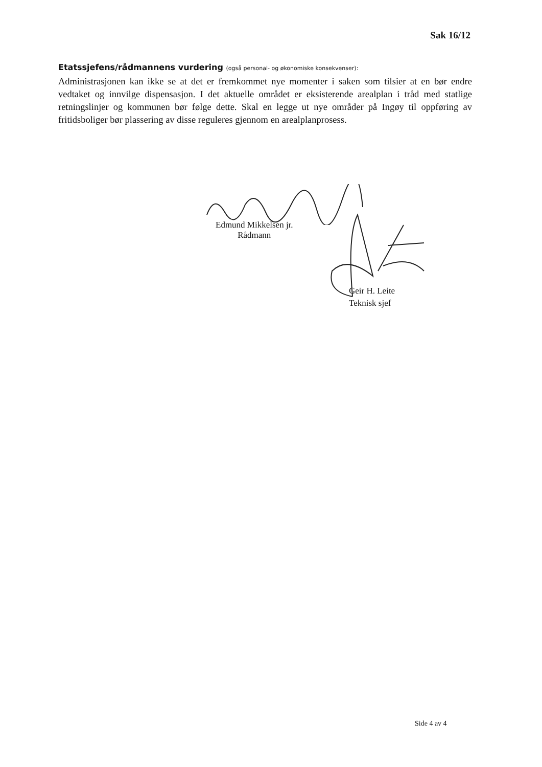Sak 16/12
Etatssjefens/rådmannens vurdering (også personal- og økonomiske konsekvenser):
Administrasjonen kan ikke se at det er fremkommet nye momenter i saken som tilsier at en bør endre vedtaket og innvilge dispensasjon. I det aktuelle området er eksisterende arealplan i tråd med statlige retningslinjer og kommunen bør følge dette. Skal en legge ut nye områder på Ingøy til oppføring av fritidsboliger bør plassering av disse reguleres gjennom en arealplanprosess.
Edmund Mikkelsen jr.
Rådmann
Geir H. Leite
Teknisk sjef
Side 4 av 4